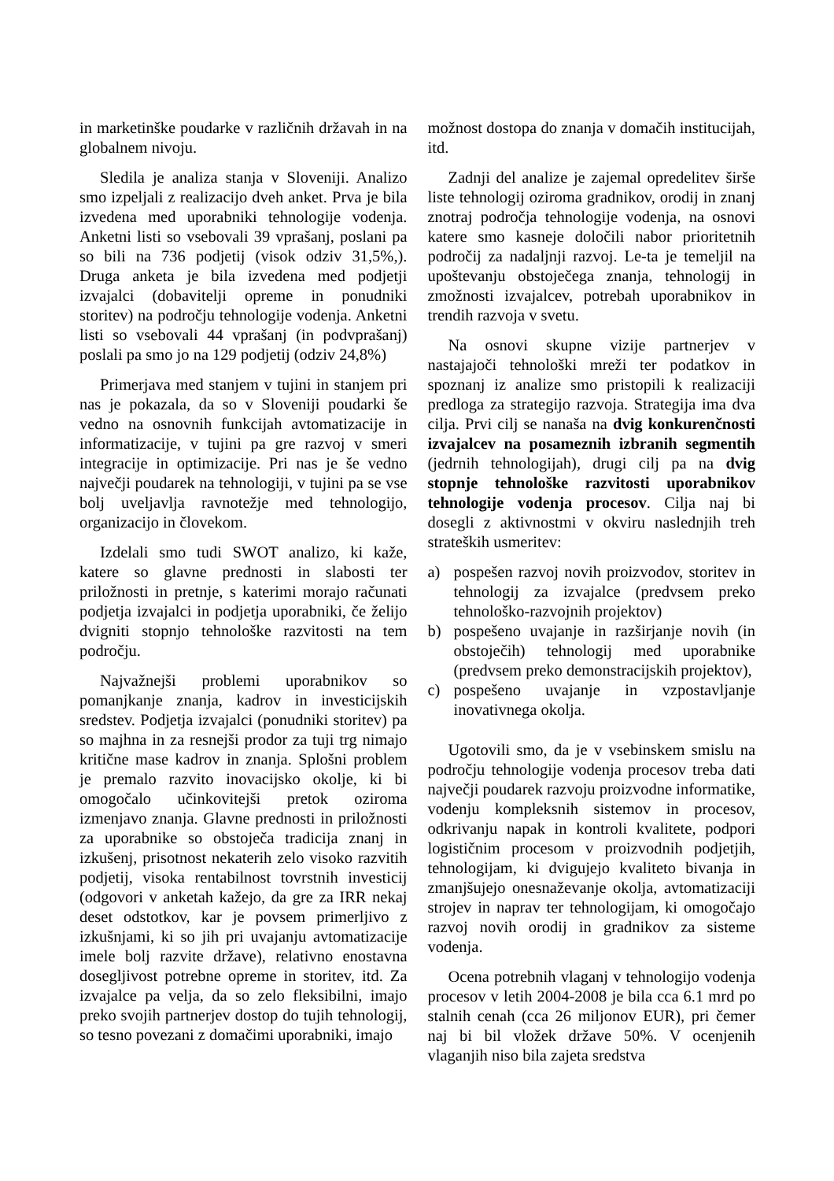in marketinške poudarke v različnih državah in na globalnem nivoju.
Sledila je analiza stanja v Sloveniji. Analizo smo izpeljali z realizacijo dveh anket. Prva je bila izvedena med uporabniki tehnologije vodenja. Anketni listi so vsebovali 39 vprašanj, poslani pa so bili na 736 podjetij (visok odziv 31,5%,). Druga anketa je bila izvedena med podjetji izvajalci (dobavitelji opreme in ponudniki storitev) na področju tehnologije vodenja. Anketni listi so vsebovali 44 vprašanj (in podvprašanj) poslali pa smo jo na 129 podjetij (odziv 24,8%)
Primerjava med stanjem v tujini in stanjem pri nas je pokazala, da so v Sloveniji poudarki še vedno na osnovnih funkcijah avtomatizacije in informatizacije, v tujini pa gre razvoj v smeri integracije in optimizacije. Pri nas je še vedno največji poudarek na tehnologiji, v tujini pa se vse bolj uveljavlja ravnotežje med tehnologijo, organizacijo in človekom.
Izdelali smo tudi SWOT analizo, ki kaže, katere so glavne prednosti in slabosti ter priložnosti in pretnje, s katerimi morajo računati podjetja izvajalci in podjetja uporabniki, če želijo dvigniti stopnjo tehnološke razvitosti na tem področju.
Najvažnejši problemi uporabnikov so pomanjkanje znanja, kadrov in investicijskih sredstev. Podjetja izvajalci (ponudniki storitev) pa so majhna in za resnejši prodor za tuji trg nimajo kritične mase kadrov in znanja. Splošni problem je premalo razvito inovacijsko okolje, ki bi omogočalo učinkovitejši pretok oziroma izmenjavo znanja. Glavne prednosti in priložnosti za uporabnike so obstoječa tradicija znanj in izkušenj, prisotnost nekaterih zelo visoko razvitih podjetij, visoka rentabilnost tovrstnih investicij (odgovori v anketah kažejo, da gre za IRR nekaj deset odstotkov, kar je povsem primerljivo z izkušnjami, ki so jih pri uvajanju avtomatizacije imele bolj razvite države), relativno enostavna dosegljivost potrebne opreme in storitev, itd. Za izvajalce pa velja, da so zelo fleksibilni, imajo preko svojih partnerjev dostop do tujih tehnologij, so tesno povezani z domačimi uporabniki, imajo
možnost dostopa do znanja v domačih institucijah, itd.
Zadnji del analize je zajemal opredelitev širše liste tehnologij oziroma gradnikov, orodij in znanj znotraj področja tehnologije vodenja, na osnovi katere smo kasneje določili nabor prioritetnih področij za nadaljnji razvoj. Le-ta je temeljil na upoštevanju obstoječega znanja, tehnologij in zmožnosti izvajalcev, potrebah uporabnikov in trendih razvoja v svetu.
Na osnovi skupne vizije partnerjev v nastajajoči tehnološki mreži ter podatkov in spoznanj iz analize smo pristopili k realizaciji predloga za strategijo razvoja. Strategija ima dva cilja. Prvi cilj se nanaša na dvig konkurenčnosti izvajalcev na posameznih izbranih segmentih (jedrnih tehnologijah), drugi cilj pa na dvig stopnje tehnološke razvitosti uporabnikov tehnologije vodenja procesov. Cilja naj bi dosegli z aktivnostmi v okviru naslednjih treh strateških usmeritev:
a) pospešen razvoj novih proizvodov, storitev in tehnologij za izvajalce (predvsem preko tehnološko-razvojnih projektov)
b) pospešeno uvajanje in razširjanje novih (in obstoječih) tehnologij med uporabnike (predvsem preko demonstracijskih projektov),
c) pospešeno uvajanje in vzpostavljanje inovativnega okolja.
Ugotovili smo, da je v vsebinskem smislu na področju tehnologije vodenja procesov treba dati največji poudarek razvoju proizvodne informatike, vodenju kompleksnih sistemov in procesov, odkrivanju napak in kontroli kvalitete, podpori logističnim procesom v proizvodnih podjetjih, tehnologijam, ki dvigujejo kvaliteto bivanja in zmanjšujejo onesnaževanje okolja, avtomatizaciji strojev in naprav ter tehnologijam, ki omogočajo razvoj novih orodij in gradnikov za sisteme vodenja.
Ocena potrebnih vlaganj v tehnologijo vodenja procesov v letih 2004-2008 je bila cca 6.1 mrd po stalnih cenah (cca 26 miljonov EUR), pri čemer naj bi bil vložek države 50%. V ocenjenih vlaganjih niso bila zajeta sredstva